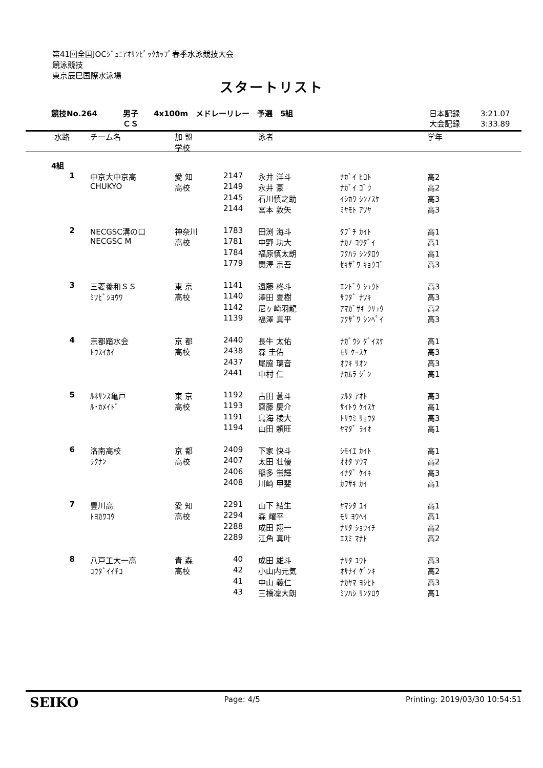第41回全国JOCｼﾞｭﾆｱｵﾘﾝﾋﾟｯｸｶｯﾌﾟ春季水泳競技大会
競泳競技
東京辰巳国際水泳場
スタートリスト
| 競技No.264 | 男子 ＣＳ | 4x100m メドレーリレー 予選 5組 | 日本記録 大会記録 | 3:21.07 3:33.89 |
| 水路 | チーム名 | 加 盟 学校 | | 泳者 | | 学年 |
| --- | --- | --- | --- | --- | --- | --- |
| 4組 | | | | | | |
| 1 | 中京大中京高 | 愛 知 | 2147 | 永井 洋斗 | ﾅｶﾞｲ ﾋﾛﾄ | 高2 |
| | CHUKYO | 高校 | 2149 | 永井 豪 | ﾅｶﾞｲ ｺﾞｳ | 高2 |
| | | | 2145 | 石川慎之助 | ｲｼｶﾜ ｼﾝﾉｽｹ | 高3 |
| | | | 2144 | 宮本 敦矢 | ﾐﾔﾓﾄ ｱﾂﾔ | 高3 |
| 2 | NECGSC溝の口 | 神奈川 | 1783 | 田渕 海斗 | ﾀﾌﾞﾁ ｶｲﾄ | 高1 |
| | NECGSC M | 高校 | 1781 | 中野 功大 | ﾅｶﾉ ｺｳﾀﾞｲ | 高1 |
| | | | 1784 | 福原慎太朗 | ﾌｸﾊﾗ ｼﾝﾀﾛｳ | 高1 |
| | | | 1779 | 関澤 京吾 | ｾｷｻﾞﾜ ｷｮｳｺﾞ | 高3 |
| 3 | 三菱養和ＳＳ | 東 京 | 1141 | 遠藤 柊斗 | ｴﾝﾄﾞｳ ｼｭｳﾄ | 高3 |
| | ﾐﾂﾋﾞｼﾖｳﾜ | 高校 | 1140 | 澤田 夏樹 | ｻﾜﾀﾞ ﾅﾂｷ | 高3 |
| | | | 1142 | 尼ヶ崎羽龍 | ｱﾏｶﾞｻｷ ｳﾘｭｳ | 高2 |
| | | | 1139 | 福澤 真平 | ﾌｸｻﾞﾜ ｼﾝﾍﾟｲ | 高3 |
| 4 | 京都踏水会 | 京 都 | 2440 | 長牛 太佑 | ﾅｶﾞｳｼ ﾀﾞｲｽｹ | 高1 |
| | ﾄｳｽｲｶｲ | 高校 | 2438 | 森 圭佑 | ﾓﾘ ｹｰｽｹ | 高3 |
| | | | 2437 | 尾脇 璃音 | ｵﾜｷ ﾘｵﾝ | 高3 |
| | | | 2441 | 中村 仁 | ﾅｶﾑﾗ ｼﾞﾝ | 高1 |
| 5 | ﾙﾈｻﾝｽ亀戸 | 東 京 | 1192 | 古田 蒼斗 | ﾌﾙﾀ ｱｵﾄ | 高3 |
| | ﾙ･ｶﾒｲﾄﾞ | 高校 | 1193 | 齋藤 慶介 | ｻｲﾄｳ ｹｲｽｹ | 高1 |
| | | | 1191 | 鳥海 稜大 | ﾄﾘｳﾐ ﾘｮｳﾀ | 高3 |
| | | | 1194 | 山田 頼旺 | ﾔﾏﾀﾞ ﾗｲｵ | 高1 |
| 6 | 洛南高校 | 京 都 | 2409 | 下家 快斗 | ｼﾓｲｴ ｶｲﾄ | 高1 |
| | ﾗｸﾅﾝ | 高校 | 2407 | 太田 壮優 | ｵｵﾀ ｿｳﾏ | 高2 |
| | | | 2406 | 稲多 蛍輝 | ｲﾅﾀﾞ ｹｲｷ | 高3 |
| | | | 2408 | 川崎 甲斐 | ｶﾜｻｷ ｶｲ | 高1 |
| 7 | 豊川高 | 愛 知 | 2291 | 山下 結生 | ﾔﾏｼﾀ ﾕｲ | 高1 |
| | ﾄﾖｶﾜｺｳ | 高校 | 2294 | 森 耀平 | ﾓﾘ ﾖｳﾍｲ | 高1 |
| | | | 2288 | 成田 翔一 | ﾅﾘﾀ ｼｮｳｲﾁ | 高2 |
| | | | 2289 | 江角 真叶 | ｴｽﾐ ﾏﾅﾄ | 高2 |
| 8 | 八戸工大一高 | 青 森 | 40 | 成田 雄斗 | ﾅﾘﾀ ﾕｳﾄ | 高3 |
| | ｺｳﾀﾞｲｲﾁｺ | 高校 | 42 | 小山内元気 | ｵｻﾅｲ ｹﾞﾝｷ | 高2 |
| | | | 41 | 中山 義仁 | ﾅｶﾔﾏ ﾖｼﾋﾄ | 高3 |
| | | | 43 | 三橋凜大朗 | ﾐﾂﾊｼ ﾘﾝﾀﾛｳ | 高1 |
SEIKO Page: 4/5 Printing: 2019/03/30 10:54:51